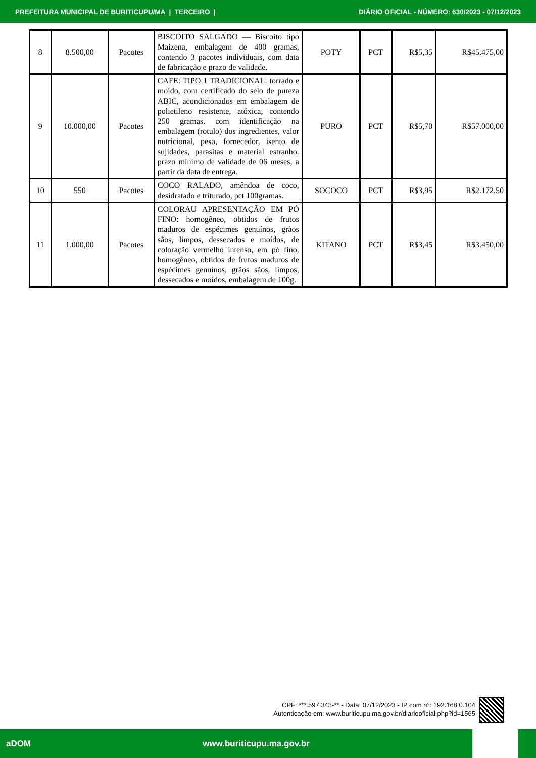PREFEITURA MUNICIPAL DE BURITICUPU/MA | TERCEIRO | DIÁRIO OFICIAL - NÚMERO: 630/2023 - 07/12/2023
| 8 | 8.500,00 | Pacotes | BISCOITO SALGADO — Biscoito tipo Maizena, embalagem de 400 gramas, contendo 3 pacotes individuais, com data de fabricação e prazo de validade. | POTY | PCT | R$5,35 | R$45.475,00 |
| 9 | 10.000,00 | Pacotes | CAFE: TIPO 1 TRADICIONAL: torrado e moído, com certificado do selo de pureza ABIC, acondicionados em embalagem de polietileno resistente, atóxica, contendo 250 gramas. com identificação na embalagem (rotulo) dos ingredientes, valor nutricional, peso, fornecedor, isento de sujidades, parasitas e material estranho. prazo mínimo de validade de 06 meses, a partir da data de entrega. | PURO | PCT | R$5,70 | R$57.000,00 |
| 10 | 550 | Pacotes | COCO RALADO, amêndoa de coco, desidratado e triturado, pct 100gramas. | SOCOCO | PCT | R$3,95 | R$2.172,50 |
| 11 | 1.000,00 | Pacotes | COLORAU APRESENTAÇÃO EM PÓ FINO: homogêneo, obtidos de frutos maduros de espécimes genuínos, grãos sãos, limpos, dessecados e moídos, de coloração vermelho intenso, em pó fino, homogêneo, obtidos de frutos maduros de espécimes genuínos, grãos sãos, limpos, dessecados e moídos, embalagem de 100g. | KITANO | PCT | R$3,45 | R$3.450,00 |
CPF: ***.597.343-** - Data: 07/12/2023 - IP com n°: 192.168.0.104
Autenticação em: www.buriticupu.ma.gov.br/diariooficial.php?id=1565
aDOM www.buriticupu.ma.gov.br